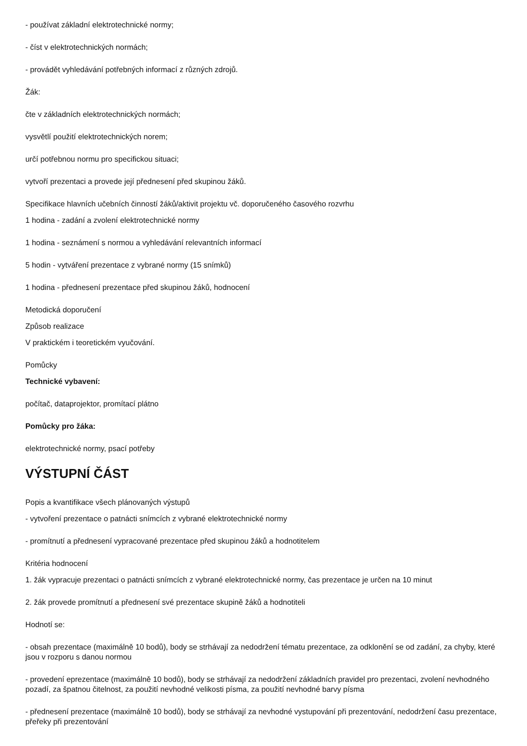- používat základní elektrotechnické normy;
- číst v elektrotechnických normách;
- provádět vyhledávání potřebných informací z různých zdrojů.
Žák:
čte v základních elektrotechnických normách;
vysvětlí použití elektrotechnických norem;
určí potřebnou normu pro specifickou situaci;
vytvoří prezentaci a provede její přednesení před skupinou žáků.
Specifikace hlavních učebních činností žáků/aktivit projektu vč. doporučeného časového rozvrhu
1 hodina - zadání a zvolení elektrotechnické normy
1 hodina - seznámení s normou a vyhledávání relevantních informací
5 hodin - vytváření prezentace z vybrané normy (15 snímků)
1 hodina - přednesení prezentace před skupinou žáků, hodnocení
Metodická doporučení
Způsob realizace
V praktickém i teoretickém vyučování.
Pomůcky
Technické vybavení:
počítač, dataprojektor, promítací plátno
Pomůcky pro žáka:
elektrotechnické normy, psací potřeby
VÝSTUPNÍ ČÁST
Popis a kvantifikace všech plánovaných výstupů
- vytvoření prezentace o patnácti snímcích z vybrané elektrotechnické normy
- promítnutí a přednesení vypracované prezentace před skupinou žáků a hodnotitelem
Kritéria hodnocení
1. žák vypracuje prezentaci o patnácti snímcích z vybrané elektrotechnické normy, čas prezentace je určen na 10 minut
2. žák provede promítnutí a přednesení své prezentace skupině žáků a hodnotiteli
Hodnotí se:
- obsah prezentace (maximálně 10 bodů), body se strhávají za nedodržení tématu prezentace, za odklonění se od zadání, za chyby, které jsou v rozporu s danou normou
- provedení eprezentace (maximálně 10 bodů), body se strhávají za nedodržení základních pravidel pro prezentaci, zvolení nevhodného pozadí, za špatnou čitelnost, za použití nevhodné velikosti písma, za použití nevhodné barvy písma
- přednesení prezentace (maximálně 10 bodů), body se strhávají za nevhodné vystupování při prezentování, nedodržení času prezentace, přeřeky při prezentování